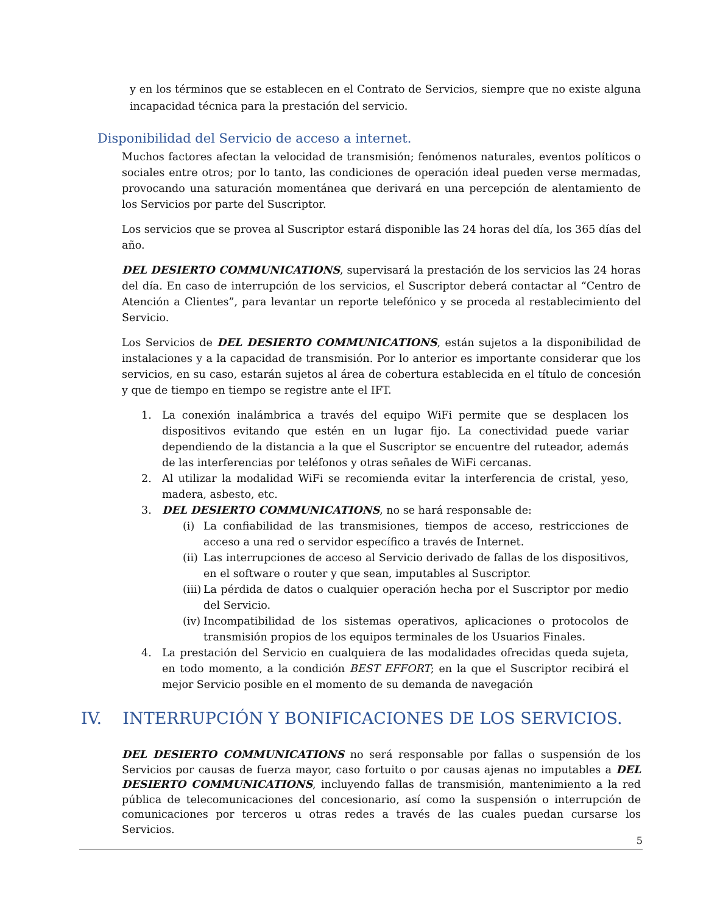y en los términos que se establecen en el Contrato de Servicios, siempre que no existe alguna incapacidad técnica para la prestación del servicio.
Disponibilidad del Servicio de acceso a internet.
Muchos factores afectan la velocidad de transmisión; fenómenos naturales, eventos políticos o sociales entre otros; por lo tanto, las condiciones de operación ideal pueden verse mermadas, provocando una saturación momentánea que derivará en una percepción de alentamiento de los Servicios por parte del Suscriptor.
Los servicios que se provea al Suscriptor estará disponible las 24 horas del día, los 365 días del año.
DEL DESIERTO COMMUNICATIONS, supervisará la prestación de los servicios las 24 horas del día. En caso de interrupción de los servicios, el Suscriptor deberá contactar al “Centro de Atención a Clientes”, para levantar un reporte telefónico y se proceda al restablecimiento del Servicio.
Los Servicios de DEL DESIERTO COMMUNICATIONS, están sujetos a la disponibilidad de instalaciones y a la capacidad de transmisión. Por lo anterior es importante considerar que los servicios, en su caso, estarán sujetos al área de cobertura establecida en el título de concesión y que de tiempo en tiempo se registre ante el IFT.
1. La conexión inalámbrica a través del equipo WiFi permite que se desplacen los dispositivos evitando que estén en un lugar fijo. La conectividad puede variar dependiendo de la distancia a la que el Suscriptor se encuentre del ruteador, además de las interferencias por teléfonos y otras señales de WiFi cercanas.
2. Al utilizar la modalidad WiFi se recomienda evitar la interferencia de cristal, yeso, madera, asbesto, etc.
3. DEL DESIERTO COMMUNICATIONS, no se hará responsable de:
(i) La confiabilidad de las transmisiones, tiempos de acceso, restricciones de acceso a una red o servidor específico a través de Internet.
(ii) Las interrupciones de acceso al Servicio derivado de fallas de los dispositivos, en el software o router y que sean, imputables al Suscriptor.
(iii) La pérdida de datos o cualquier operación hecha por el Suscriptor por medio del Servicio.
(iv) Incompatibilidad de los sistemas operativos, aplicaciones o protocolos de transmisión propios de los equipos terminales de los Usuarios Finales.
4. La prestación del Servicio en cualquiera de las modalidades ofrecidas queda sujeta, en todo momento, a la condición BEST EFFORT; en la que el Suscriptor recibirá el mejor Servicio posible en el momento de su demanda de navegación
IV. INTERRUPCIÓN Y BONIFICACIONES DE LOS SERVICIOS.
DEL DESIERTO COMMUNICATIONS no será responsable por fallas o suspensión de los Servicios por causas de fuerza mayor, caso fortuito o por causas ajenas no imputables a DEL DESIERTO COMMUNICATIONS, incluyendo fallas de transmisión, mantenimiento a la red pública de telecomunicaciones del concesionario, así como la suspensión o interrupción de comunicaciones por terceros u otras redes a través de las cuales puedan cursarse los Servicios.
5